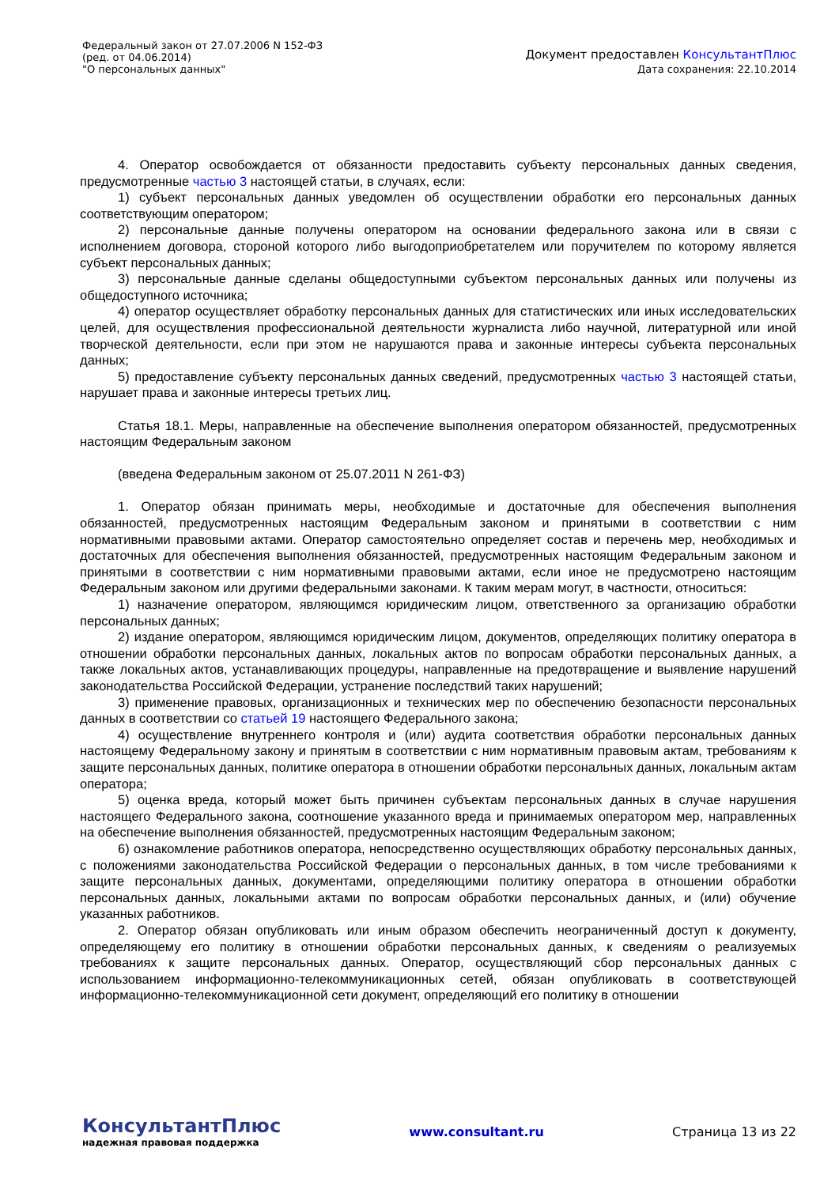Федеральный закон от 27.07.2006 N 152-ФЗ
(ред. от 04.06.2014)
"О персональных данных"
Документ предоставлен КонсультантПлюс
Дата сохранения: 22.10.2014
4. Оператор освобождается от обязанности предоставить субъекту персональных данных сведения, предусмотренные частью 3 настоящей статьи, в случаях, если:
1) субъект персональных данных уведомлен об осуществлении обработки его персональных данных соответствующим оператором;
2) персональные данные получены оператором на основании федерального закона или в связи с исполнением договора, стороной которого либо выгодоприобретателем или поручителем по которому является субъект персональных данных;
3) персональные данные сделаны общедоступными субъектом персональных данных или получены из общедоступного источника;
4) оператор осуществляет обработку персональных данных для статистических или иных исследовательских целей, для осуществления профессиональной деятельности журналиста либо научной, литературной или иной творческой деятельности, если при этом не нарушаются права и законные интересы субъекта персональных данных;
5) предоставление субъекту персональных данных сведений, предусмотренных частью 3 настоящей статьи, нарушает права и законные интересы третьих лиц.
Статья 18.1. Меры, направленные на обеспечение выполнения оператором обязанностей, предусмотренных настоящим Федеральным законом
(введена Федеральным законом от 25.07.2011 N 261-ФЗ)
1. Оператор обязан принимать меры, необходимые и достаточные для обеспечения выполнения обязанностей, предусмотренных настоящим Федеральным законом и принятыми в соответствии с ним нормативными правовыми актами. Оператор самостоятельно определяет состав и перечень мер, необходимых и достаточных для обеспечения выполнения обязанностей, предусмотренных настоящим Федеральным законом и принятыми в соответствии с ним нормативными правовыми актами, если иное не предусмотрено настоящим Федеральным законом или другими федеральными законами. К таким мерам могут, в частности, относиться:
1) назначение оператором, являющимся юридическим лицом, ответственного за организацию обработки персональных данных;
2) издание оператором, являющимся юридическим лицом, документов, определяющих политику оператора в отношении обработки персональных данных, локальных актов по вопросам обработки персональных данных, а также локальных актов, устанавливающих процедуры, направленные на предотвращение и выявление нарушений законодательства Российской Федерации, устранение последствий таких нарушений;
3) применение правовых, организационных и технических мер по обеспечению безопасности персональных данных в соответствии со статьей 19 настоящего Федерального закона;
4) осуществление внутреннего контроля и (или) аудита соответствия обработки персональных данных настоящему Федеральному закону и принятым в соответствии с ним нормативным правовым актам, требованиям к защите персональных данных, политике оператора в отношении обработки персональных данных, локальным актам оператора;
5) оценка вреда, который может быть причинен субъектам персональных данных в случае нарушения настоящего Федерального закона, соотношение указанного вреда и принимаемых оператором мер, направленных на обеспечение выполнения обязанностей, предусмотренных настоящим Федеральным законом;
6) ознакомление работников оператора, непосредственно осуществляющих обработку персональных данных, с положениями законодательства Российской Федерации о персональных данных, в том числе требованиями к защите персональных данных, документами, определяющими политику оператора в отношении обработки персональных данных, локальными актами по вопросам обработки персональных данных, и (или) обучение указанных работников.
2. Оператор обязан опубликовать или иным образом обеспечить неограниченный доступ к документу, определяющему его политику в отношении обработки персональных данных, к сведениям о реализуемых требованиях к защите персональных данных. Оператор, осуществляющий сбор персональных данных с использованием информационно-телекоммуникационных сетей, обязан опубликовать в соответствующей информационно-телекоммуникационной сети документ, определяющий его политику в отношении
КонсультантПлюс
надежная правовая поддержка
www.consultant.ru Страница 13 из 22